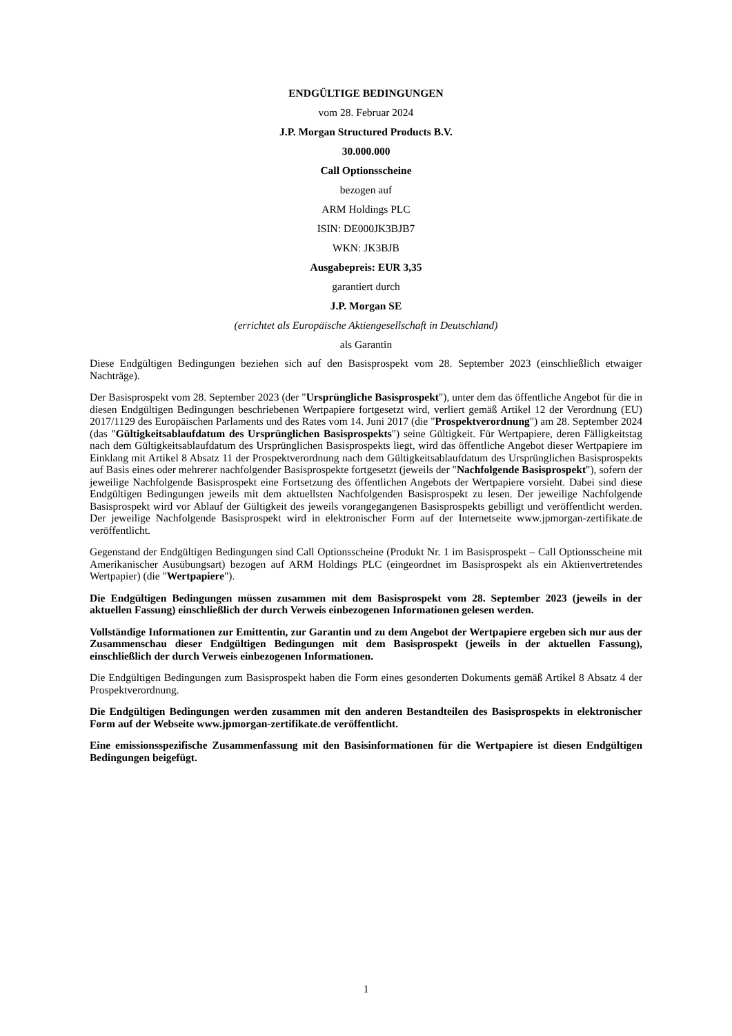ENDGÜLTIGE BEDINGUNGEN
vom 28. Februar 2024
J.P. Morgan Structured Products B.V.
30.000.000
Call Optionsscheine
bezogen auf
ARM Holdings PLC
ISIN: DE000JK3BJB7
WKN: JK3BJB
Ausgabepreis: EUR 3,35
garantiert durch
J.P. Morgan SE
(errichtet als Europäische Aktiengesellschaft in Deutschland)
als Garantin
Diese Endgültigen Bedingungen beziehen sich auf den Basisprospekt vom 28. September 2023 (einschließlich etwaiger Nachträge).
Der Basisprospekt vom 28. September 2023 (der "Ursprüngliche Basisprospekt"), unter dem das öffentliche Angebot für die in diesen Endgültigen Bedingungen beschriebenen Wertpapiere fortgesetzt wird, verliert gemäß Artikel 12 der Verordnung (EU) 2017/1129 des Europäischen Parlaments und des Rates vom 14. Juni 2017 (die "Prospektverordnung") am 28. September 2024 (das "Gültigkeitsablaufdatum des Ursprünglichen Basisprospekts") seine Gültigkeit. Für Wertpapiere, deren Fälligkeitstag nach dem Gültigkeitsablaufdatum des Ursprünglichen Basisprospekts liegt, wird das öffentliche Angebot dieser Wertpapiere im Einklang mit Artikel 8 Absatz 11 der Prospektverordnung nach dem Gültigkeitsablaufdatum des Ursprünglichen Basisprospekts auf Basis eines oder mehrerer nachfolgender Basisprospekte fortgesetzt (jeweils der "Nachfolgende Basisprospekt"), sofern der jeweilige Nachfolgende Basisprospekt eine Fortsetzung des öffentlichen Angebots der Wertpapiere vorsieht. Dabei sind diese Endgültigen Bedingungen jeweils mit dem aktuellsten Nachfolgenden Basisprospekt zu lesen. Der jeweilige Nachfolgende Basisprospekt wird vor Ablauf der Gültigkeit des jeweils vorangegangenen Basisprospekts gebilligt und veröffentlicht werden. Der jeweilige Nachfolgende Basisprospekt wird in elektronischer Form auf der Internetseite www.jpmorgan-zertifikate.de veröffentlicht.
Gegenstand der Endgültigen Bedingungen sind Call Optionsscheine (Produkt Nr. 1 im Basisprospekt – Call Optionsscheine mit Amerikanischer Ausübungsart) bezogen auf ARM Holdings PLC (eingeordnet im Basisprospekt als ein Aktienvertretendes Wertpapier) (die "Wertpapiere").
Die Endgültigen Bedingungen müssen zusammen mit dem Basisprospekt vom 28. September 2023 (jeweils in der aktuellen Fassung) einschließlich der durch Verweis einbezogenen Informationen gelesen werden.
Vollständige Informationen zur Emittentin, zur Garantin und zu dem Angebot der Wertpapiere ergeben sich nur aus der Zusammenschau dieser Endgültigen Bedingungen mit dem Basisprospekt (jeweils in der aktuellen Fassung), einschließlich der durch Verweis einbezogenen Informationen.
Die Endgültigen Bedingungen zum Basisprospekt haben die Form eines gesonderten Dokuments gemäß Artikel 8 Absatz 4 der Prospektverordnung.
Die Endgültigen Bedingungen werden zusammen mit den anderen Bestandteilen des Basisprospekts in elektronischer Form auf der Webseite www.jpmorgan-zertifikate.de veröffentlicht.
Eine emissionsspezifische Zusammenfassung mit den Basisinformationen für die Wertpapiere ist diesen Endgültigen Bedingungen beigefügt.
1